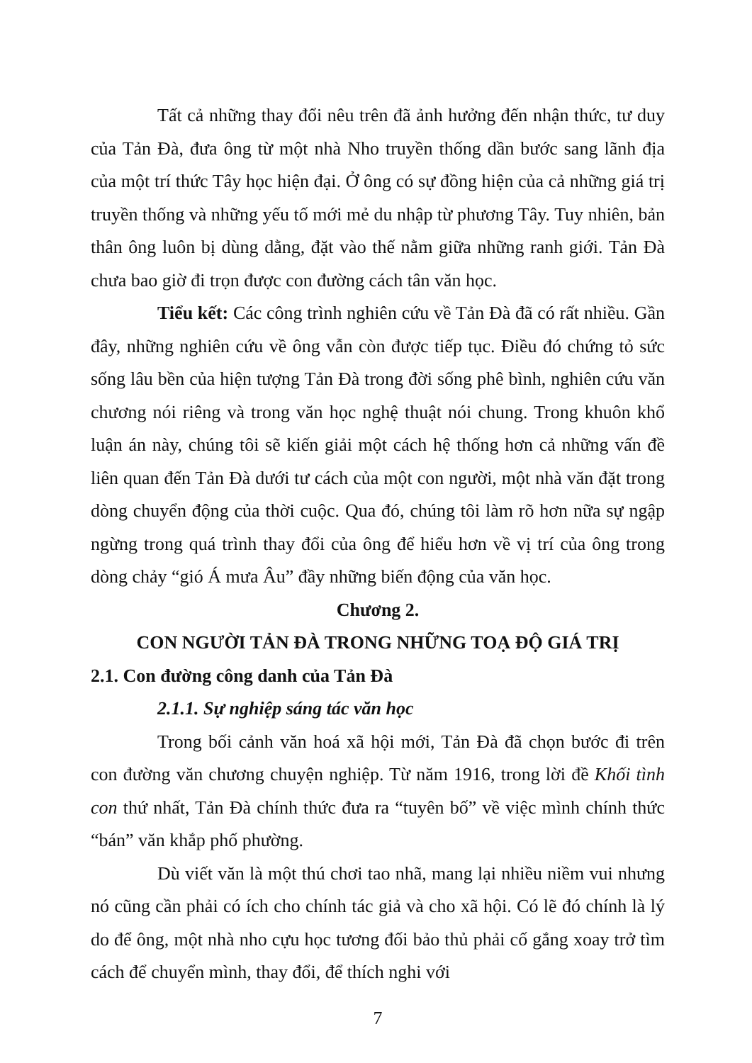Tất cả những thay đổi nêu trên đã ảnh hưởng đến nhận thức, tư duy của Tản Đà, đưa ông từ một nhà Nho truyền thống dần bước sang lãnh địa của một trí thức Tây học hiện đại. Ở ông có sự đồng hiện của cả những giá trị truyền thống và những yếu tố mới mẻ du nhập từ phương Tây. Tuy nhiên, bản thân ông luôn bị dùng dằng, đặt vào thế nằm giữa những ranh giới. Tản Đà chưa bao giờ đi trọn được con đường cách tân văn học.
Tiểu kết: Các công trình nghiên cứu về Tản Đà đã có rất nhiều. Gần đây, những nghiên cứu về ông vẫn còn được tiếp tục. Điều đó chứng tỏ sức sống lâu bền của hiện tượng Tản Đà trong đời sống phê bình, nghiên cứu văn chương nói riêng và trong văn học nghệ thuật nói chung. Trong khuôn khổ luận án này, chúng tôi sẽ kiến giải một cách hệ thống hơn cả những vấn đề liên quan đến Tản Đà dưới tư cách của một con người, một nhà văn đặt trong dòng chuyển động của thời cuộc. Qua đó, chúng tôi làm rõ hơn nữa sự ngập ngừng trong quá trình thay đổi của ông để hiểu hơn về vị trí của ông trong dòng chảy “gió Á mưa Âu” đầy những biến động của văn học.
Chương 2.
CON NGƯỜI TẢN ĐÀ TRONG NHỮNG TOẠ ĐỘ GIÁ TRỊ
2.1. Con đường công danh của Tản Đà
2.1.1. Sự nghiệp sáng tác văn học
Trong bối cảnh văn hoá xã hội mới, Tản Đà đã chọn bước đi trên con đường văn chương chuyện nghiệp. Từ năm 1916, trong lời đề Khối tình con thứ nhất, Tản Đà chính thức đưa ra “tuyên bố” về việc mình chính thức “bán” văn khắp phố phường.
Dù viết văn là một thú chơi tao nhã, mang lại nhiều niềm vui nhưng nó cũng cần phải có ích cho chính tác giả và cho xã hội. Có lẽ đó chính là lý do để ông, một nhà nho cựu học tương đối bảo thủ phải cố gắng xoay trở tìm cách để chuyển mình, thay đổi, để thích nghi với
7